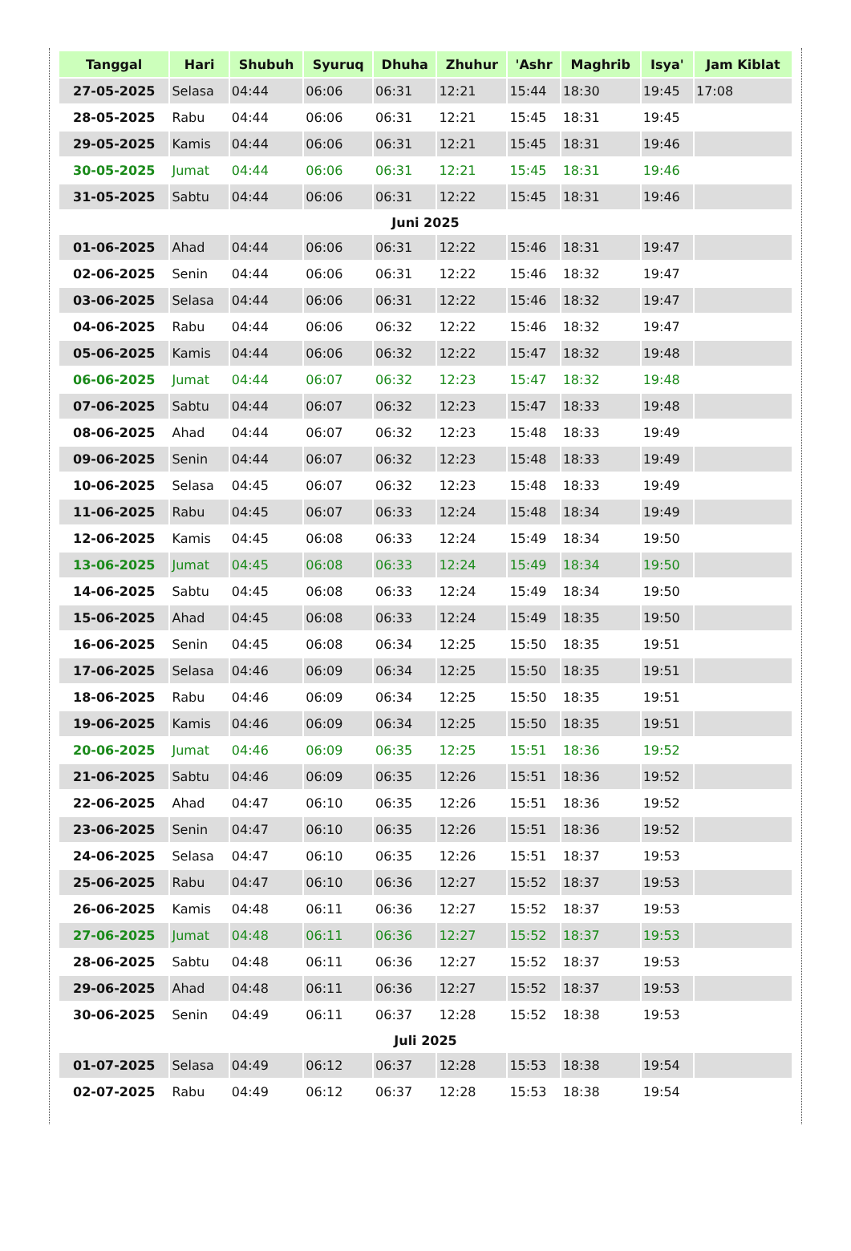| Tanggal | Hari | Shubuh | Syuruq | Dhuha | Zhuhur | 'Ashr | Maghrib | Isya' | Jam Kiblat |
| --- | --- | --- | --- | --- | --- | --- | --- | --- | --- |
| 27-05-2025 | Selasa | 04:44 | 06:06 | 06:31 | 12:21 | 15:44 | 18:30 | 19:45 | 17:08 |
| 28-05-2025 | Rabu | 04:44 | 06:06 | 06:31 | 12:21 | 15:45 | 18:31 | 19:45 | |
| 29-05-2025 | Kamis | 04:44 | 06:06 | 06:31 | 12:21 | 15:45 | 18:31 | 19:46 | |
| 30-05-2025 | Jumat | 04:44 | 06:06 | 06:31 | 12:21 | 15:45 | 18:31 | 19:46 | |
| 31-05-2025 | Sabtu | 04:44 | 06:06 | 06:31 | 12:22 | 15:45 | 18:31 | 19:46 | |
| Juni 2025 | | | | | | | | | |
| 01-06-2025 | Ahad | 04:44 | 06:06 | 06:31 | 12:22 | 15:46 | 18:31 | 19:47 | |
| 02-06-2025 | Senin | 04:44 | 06:06 | 06:31 | 12:22 | 15:46 | 18:32 | 19:47 | |
| 03-06-2025 | Selasa | 04:44 | 06:06 | 06:31 | 12:22 | 15:46 | 18:32 | 19:47 | |
| 04-06-2025 | Rabu | 04:44 | 06:06 | 06:32 | 12:22 | 15:46 | 18:32 | 19:47 | |
| 05-06-2025 | Kamis | 04:44 | 06:06 | 06:32 | 12:22 | 15:47 | 18:32 | 19:48 | |
| 06-06-2025 | Jumat | 04:44 | 06:07 | 06:32 | 12:23 | 15:47 | 18:32 | 19:48 | |
| 07-06-2025 | Sabtu | 04:44 | 06:07 | 06:32 | 12:23 | 15:47 | 18:33 | 19:48 | |
| 08-06-2025 | Ahad | 04:44 | 06:07 | 06:32 | 12:23 | 15:48 | 18:33 | 19:49 | |
| 09-06-2025 | Senin | 04:44 | 06:07 | 06:32 | 12:23 | 15:48 | 18:33 | 19:49 | |
| 10-06-2025 | Selasa | 04:45 | 06:07 | 06:32 | 12:23 | 15:48 | 18:33 | 19:49 | |
| 11-06-2025 | Rabu | 04:45 | 06:07 | 06:33 | 12:24 | 15:48 | 18:34 | 19:49 | |
| 12-06-2025 | Kamis | 04:45 | 06:08 | 06:33 | 12:24 | 15:49 | 18:34 | 19:50 | |
| 13-06-2025 | Jumat | 04:45 | 06:08 | 06:33 | 12:24 | 15:49 | 18:34 | 19:50 | |
| 14-06-2025 | Sabtu | 04:45 | 06:08 | 06:33 | 12:24 | 15:49 | 18:34 | 19:50 | |
| 15-06-2025 | Ahad | 04:45 | 06:08 | 06:33 | 12:24 | 15:49 | 18:35 | 19:50 | |
| 16-06-2025 | Senin | 04:45 | 06:08 | 06:34 | 12:25 | 15:50 | 18:35 | 19:51 | |
| 17-06-2025 | Selasa | 04:46 | 06:09 | 06:34 | 12:25 | 15:50 | 18:35 | 19:51 | |
| 18-06-2025 | Rabu | 04:46 | 06:09 | 06:34 | 12:25 | 15:50 | 18:35 | 19:51 | |
| 19-06-2025 | Kamis | 04:46 | 06:09 | 06:34 | 12:25 | 15:50 | 18:35 | 19:51 | |
| 20-06-2025 | Jumat | 04:46 | 06:09 | 06:35 | 12:25 | 15:51 | 18:36 | 19:52 | |
| 21-06-2025 | Sabtu | 04:46 | 06:09 | 06:35 | 12:26 | 15:51 | 18:36 | 19:52 | |
| 22-06-2025 | Ahad | 04:47 | 06:10 | 06:35 | 12:26 | 15:51 | 18:36 | 19:52 | |
| 23-06-2025 | Senin | 04:47 | 06:10 | 06:35 | 12:26 | 15:51 | 18:36 | 19:52 | |
| 24-06-2025 | Selasa | 04:47 | 06:10 | 06:35 | 12:26 | 15:51 | 18:37 | 19:53 | |
| 25-06-2025 | Rabu | 04:47 | 06:10 | 06:36 | 12:27 | 15:52 | 18:37 | 19:53 | |
| 26-06-2025 | Kamis | 04:48 | 06:11 | 06:36 | 12:27 | 15:52 | 18:37 | 19:53 | |
| 27-06-2025 | Jumat | 04:48 | 06:11 | 06:36 | 12:27 | 15:52 | 18:37 | 19:53 | |
| 28-06-2025 | Sabtu | 04:48 | 06:11 | 06:36 | 12:27 | 15:52 | 18:37 | 19:53 | |
| 29-06-2025 | Ahad | 04:48 | 06:11 | 06:36 | 12:27 | 15:52 | 18:37 | 19:53 | |
| 30-06-2025 | Senin | 04:49 | 06:11 | 06:37 | 12:28 | 15:52 | 18:38 | 19:53 | |
| Juli 2025 | | | | | | | | | |
| 01-07-2025 | Selasa | 04:49 | 06:12 | 06:37 | 12:28 | 15:53 | 18:38 | 19:54 | |
| 02-07-2025 | Rabu | 04:49 | 06:12 | 06:37 | 12:28 | 15:53 | 18:38 | 19:54 | |